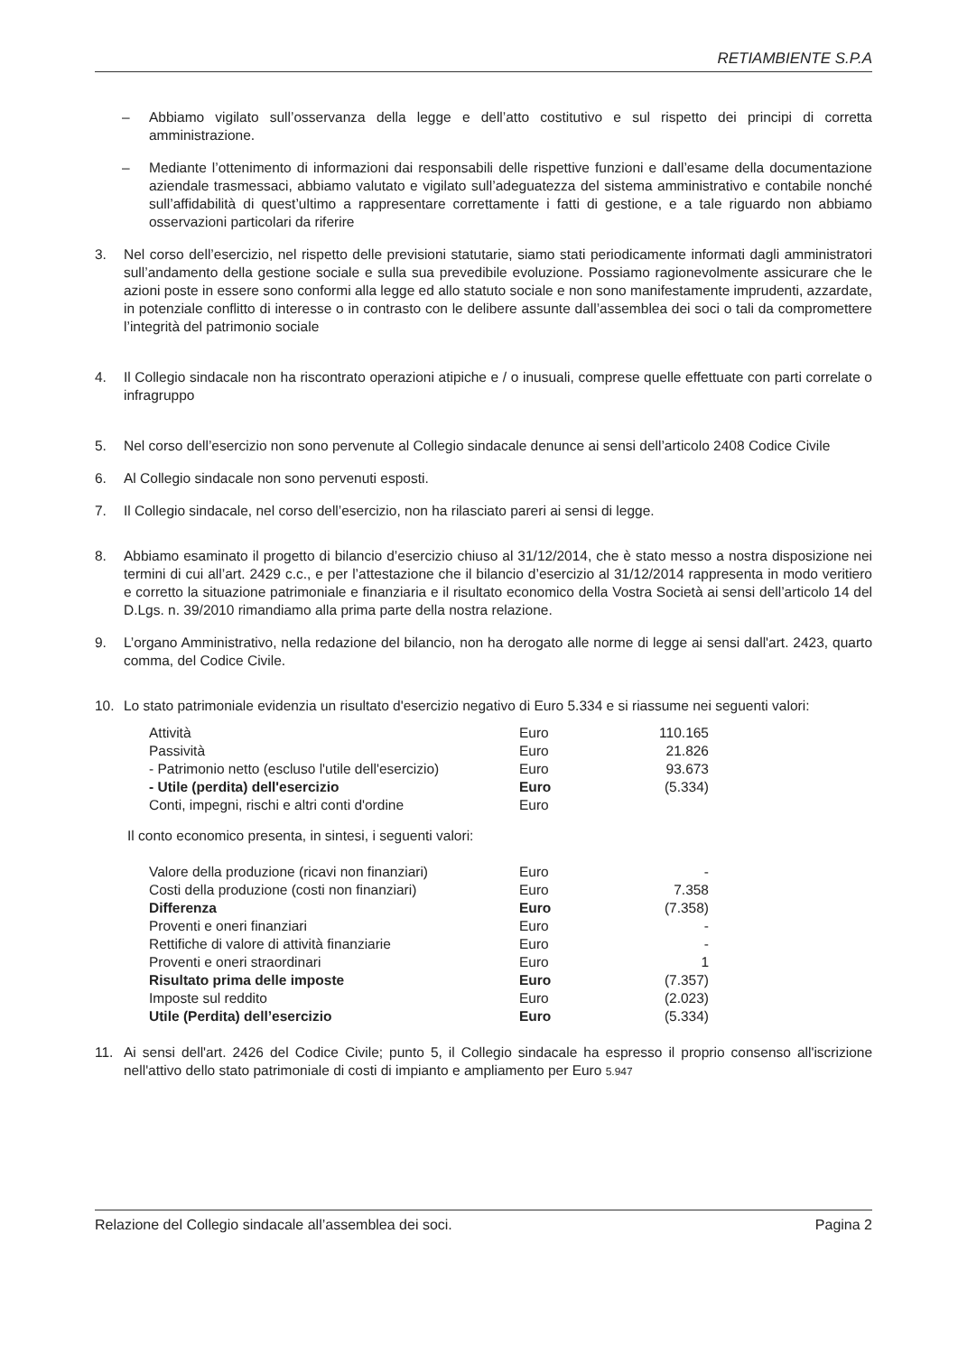RETIAMBIENTE S.P.A
– Abbiamo vigilato sull’osservanza della legge e dell’atto costitutivo e sul rispetto dei principi di corretta amministrazione.
– Mediante l’ottenimento di informazioni dai responsabili delle rispettive funzioni e dall’esame della documentazione aziendale trasmessaci, abbiamo valutato e vigilato sull’adeguatezza del sistema amministrativo e contabile nonché sull’affidabilità di quest’ultimo a rappresentare correttamente i fatti di gestione, e a tale riguardo non abbiamo osservazioni particolari da riferire
3. Nel corso dell’esercizio, nel rispetto delle previsioni statutarie, siamo stati periodicamente informati dagli amministratori sull’andamento della gestione sociale e sulla sua prevedibile evoluzione. Possiamo ragionevolmente assicurare che le azioni poste in essere sono conformi alla legge ed allo statuto sociale e non sono manifestamente imprudenti, azzardate, in potenziale conflitto di interesse o in contrasto con le delibere assunte dall’assemblea dei soci o tali da compromettere l’integrità del patrimonio sociale
4. Il Collegio sindacale non ha riscontrato operazioni atipiche e / o inusuali, comprese quelle effettuate con parti correlate o infragruppo
5. Nel corso dell’esercizio non sono pervenute al Collegio sindacale denunce ai sensi dell’articolo 2408 Codice Civile
6. Al Collegio sindacale non sono pervenuti esposti.
7. Il Collegio sindacale, nel corso dell’esercizio, non ha rilasciato pareri ai sensi di legge.
8. Abbiamo esaminato il progetto di bilancio d’esercizio chiuso al 31/12/2014, che è stato messo a nostra disposizione nei termini di cui all’art. 2429 c.c., e per l’attestazione che il bilancio d’esercizio al 31/12/2014 rappresenta in modo veritiero e corretto la situazione patrimoniale e finanziaria e il risultato economico della Vostra Società ai sensi dell’articolo 14 del D.Lgs. n. 39/2010 rimandiamo alla prima parte della nostra relazione.
9. L’organo Amministrativo, nella redazione del bilancio, non ha derogato alle norme di legge ai sensi dall'art. 2423, quarto comma, del Codice Civile.
10. Lo stato patrimoniale evidenzia un risultato d'esercizio negativo di Euro 5.334 e si riassume nei seguenti valori:
| Attività | Euro | 110.165 |
| Passività | Euro | 21.826 |
| - Patrimonio netto (escluso l'utile dell'esercizio) | Euro | 93.673 |
| - Utile (perdita) dell'esercizio | Euro | (5.334) |
| Conti, impegni, rischi e altri conti d'ordine | Euro | |
Il conto economico presenta, in sintesi, i seguenti valori:
| Valore della produzione (ricavi non finanziari) | Euro | - |
| Costi della produzione (costi non finanziari) | Euro | 7.358 |
| Differenza | Euro | (7.358) |
| Proventi e oneri finanziari | Euro | - |
| Rettifiche di valore di attività finanziarie | Euro | - |
| Proventi e oneri straordinari | Euro | 1 |
| Risultato prima delle imposte | Euro | (7.357) |
| Imposte sul reddito | Euro | (2.023) |
| Utile (Perdita) dell’esercizio | Euro | (5.334) |
11. Ai sensi dell'art. 2426 del Codice Civile; punto 5, il Collegio sindacale ha espresso il proprio consenso all'iscrizione nell'attivo dello stato patrimoniale di costi di impianto e ampliamento per Euro 5.947
Relazione del Collegio sindacale all’assemblea dei soci. Pagina 2